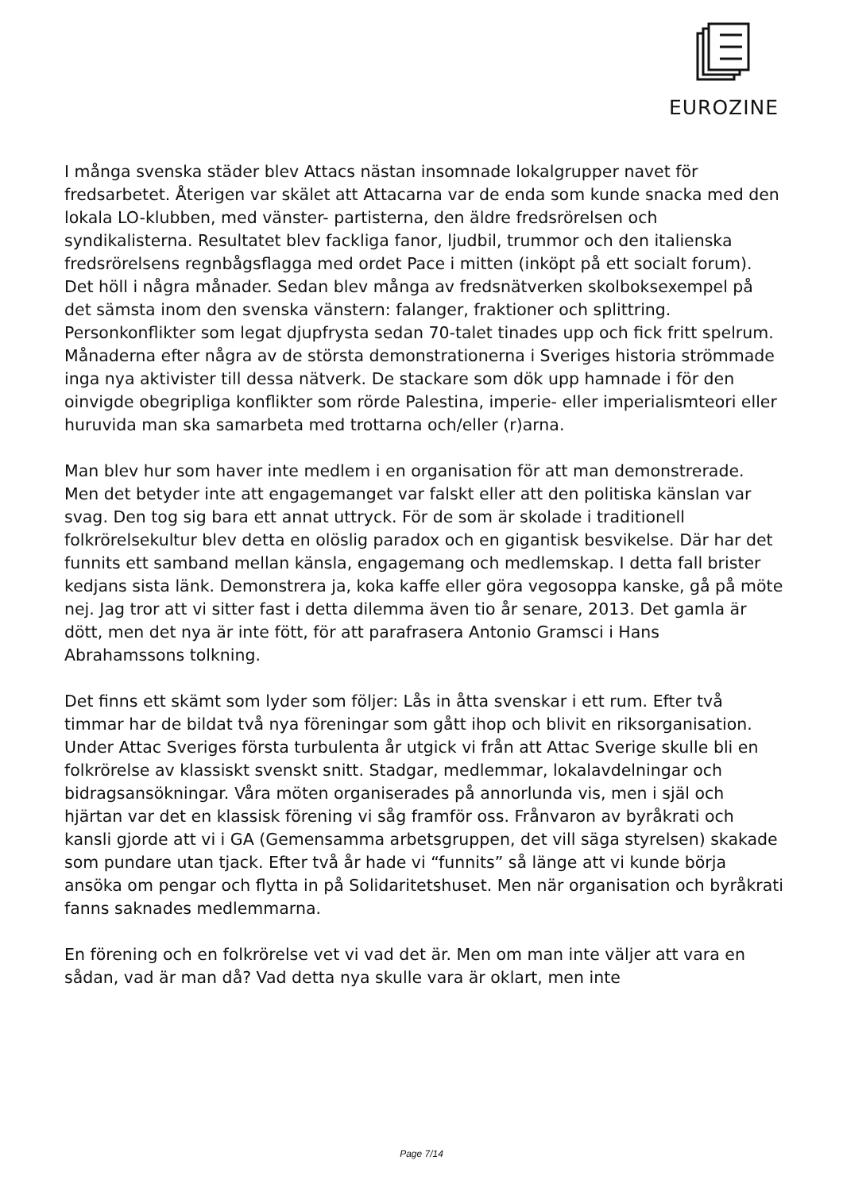EUROZINE
I många svenska städer blev Attacs nästan insomnade lokalgrupper navet för fredsarbetet. Återigen var skälet att Attacarna var de enda som kunde snacka med den lokala LO-klubben, med vänster- partisterna, den äldre fredsrörelsen och syndikalisterna. Resultatet blev fackliga fanor, ljudbil, trummor och den italienska fredsrörelsens regnbågsflagga med ordet Pace i mitten (inköpt på ett socialt forum). Det höll i några månader. Sedan blev många av fredsnätverken skolboksexempel på det sämsta inom den svenska vänstern: falanger, fraktioner och splittring. Personkonflikter som legat djupfrysta sedan 70-talet tinades upp och fick fritt spelrum. Månaderna efter några av de största demonstrationerna i Sveriges historia strömmade inga nya aktivister till dessa nätverk. De stackare som dök upp hamnade i för den oinvigde obegripliga konflikter som rörde Palestina, imperie- eller imperialismteori eller huruvida man ska samarbeta med trottarna och/eller (r)arna.
Man blev hur som haver inte medlem i en organisation för att man demonstrerade. Men det betyder inte att engagemanget var falskt eller att den politiska känslan var svag. Den tog sig bara ett annat uttryck. För de som är skolade i traditionell folkrörelsekultur blev detta en olöslig paradox och en gigantisk besvikelse. Där har det funnits ett samband mellan känsla, engagemang och medlemskap. I detta fall brister kedjans sista länk. Demonstrera ja, koka kaffe eller göra vegosoppa kanske, gå på möte nej. Jag tror att vi sitter fast i detta dilemma även tio år senare, 2013. Det gamla är dött, men det nya är inte fött, för att parafrasera Antonio Gramsci i Hans Abrahamssons tolkning.
Det finns ett skämt som lyder som följer: Lås in åtta svenskar i ett rum. Efter två timmar har de bildat två nya föreningar som gått ihop och blivit en riksorganisation. Under Attac Sveriges första turbulenta år utgick vi från att Attac Sverige skulle bli en folkrörelse av klassiskt svenskt snitt. Stadgar, medlemmar, lokalavdelningar och bidragsansökningar. Våra möten organiserades på annorlunda vis, men i själ och hjärtan var det en klassisk förening vi såg framför oss. Frånvaron av byråkrati och kansli gjorde att vi i GA (Gemensamma arbetsgruppen, det vill säga styrelsen) skakade som pundare utan tjack. Efter två år hade vi “funnits” så länge att vi kunde börja ansöka om pengar och flytta in på Solidaritetshuset. Men när organisation och byråkrati fanns saknades medlemmarna.
En förening och en folkrörelse vet vi vad det är. Men om man inte väljer att vara en sådan, vad är man då? Vad detta nya skulle vara är oklart, men inte
Page 7/14